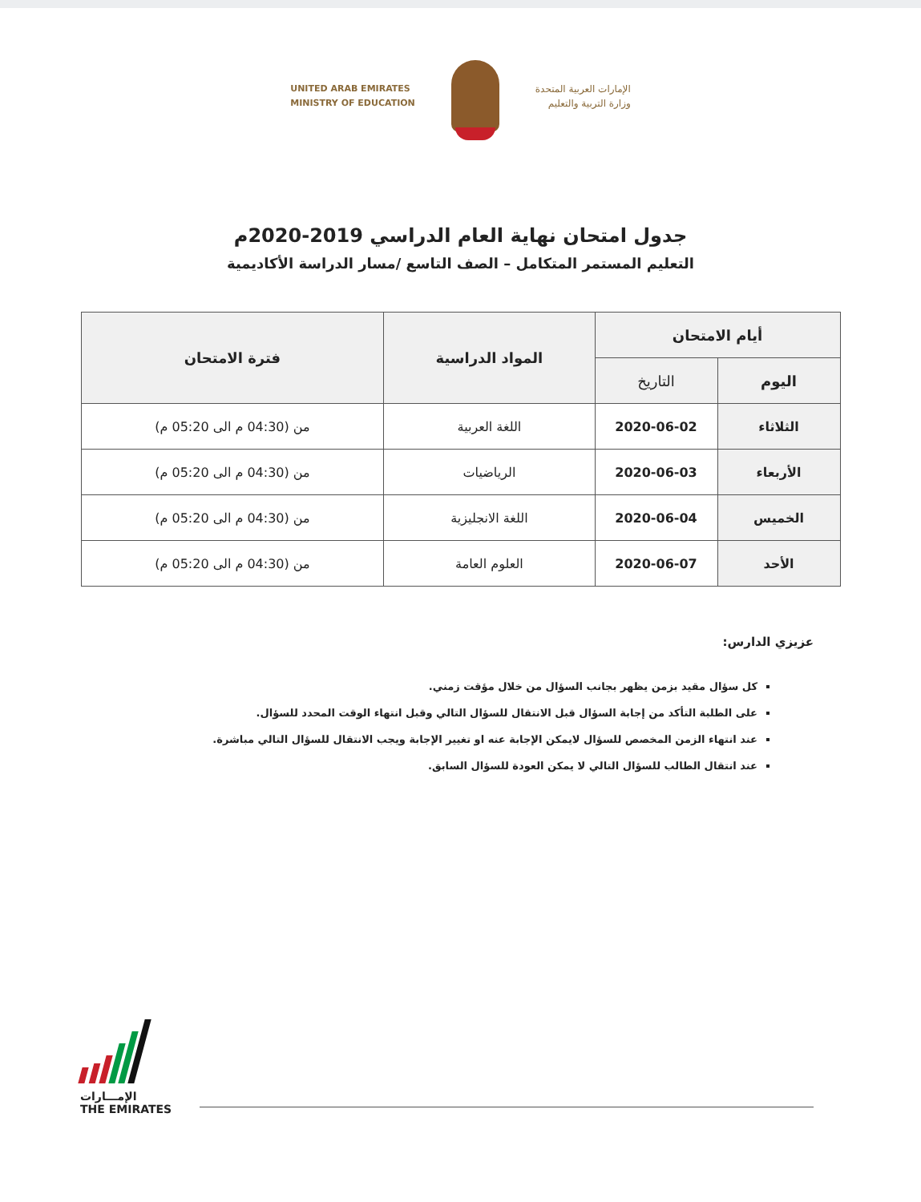UNITED ARAB EMIRATES
MINISTRY OF EDUCATION
الإمارات العربية المتحدة
وزارة التربية والتعليم
جدول امتحان نهاية العام الدراسي 2019-2020م
التعليم المستمر المتكامل – الصف التاسع /مسار الدراسة الأكاديمية
| أيام الامتحان | | المواد الدراسية | فترة الامتحان |
| --- | --- | --- | --- |
| اليوم | التاريخ | | |
| الثلاثاء | 2020-06-02 | اللغة العربية | من (04:30 م الى 05:20 م) |
| الأربعاء | 2020-06-03 | الرياضيات | من (04:30 م الى 05:20 م) |
| الخميس | 2020-06-04 | اللغة الانجليزية | من (04:30 م الى 05:20 م) |
| الأحد | 2020-06-07 | العلوم العامة | من (04:30 م الى 05:20 م) |
عزيزي الدارس:
كل سؤال مقيد بزمن يظهر بجانب السؤال من خلال مؤقت زمني.
على الطلبة التأكد من إجابة السؤال قبل الانتقال للسؤال التالي وقبل انتهاء الوقت المحدد للسؤال.
عند انتهاء الزمن المخصص للسؤال لايمكن الإجابة عنه او تغيير الإجابة ويجب الانتقال للسؤال التالي مباشرة.
عند انتقال الطالب للسؤال التالي لا يمكن العودة للسؤال السابق.
الإمـــارات
THE EMIRATES